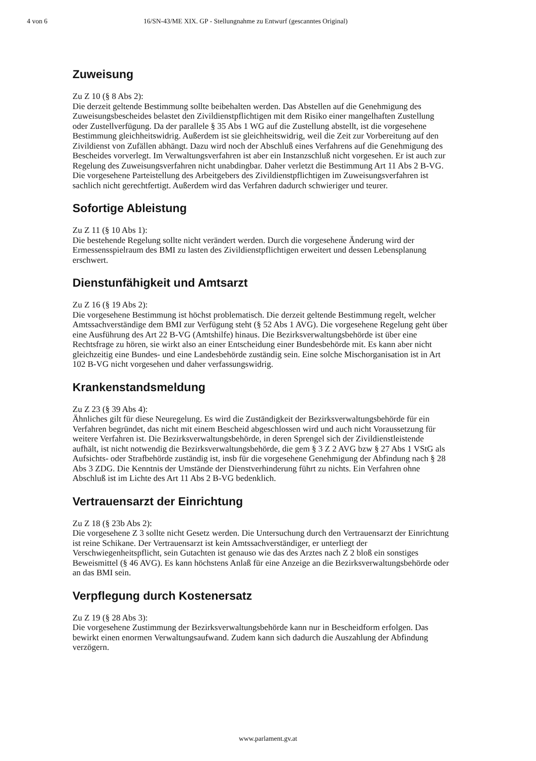4 von 6 16/SN-43/ME XIX. GP - Stellungnahme zu Entwurf (gescanntes Original)
Zuweisung
Zu Z 10 (§ 8 Abs 2):
Die derzeit geltende Bestimmung sollte beibehalten werden. Das Abstellen auf die Genehmigung des Zuweisungsbescheides belastet den Zivildienstpflichtigen mit dem Risiko einer mangelhaften Zustellung oder Zustellverfügung. Da der parallele § 35 Abs 1 WG auf die Zustellung abstellt, ist die vorgesehene Bestimmung gleichheitswidrig. Außerdem ist sie gleichheitswidrig, weil die Zeit zur Vorbereitung auf den Zivildienst von Zufällen abhängt. Dazu wird noch der Abschluß eines Verfahrens auf die Genehmigung des Bescheides vorverlegt. Im Verwaltungsverfahren ist aber ein Instanzschluß nicht vorgesehen. Er ist auch zur Regelung des Zuweisungsverfahren nicht unabdingbar. Daher verletzt die Bestimmung Art 11 Abs 2 B-VG.
Die vorgesehene Parteistellung des Arbeitgebers des Zivildienstpflichtigen im Zuweisungsverfahren ist sachlich nicht gerechtfertigt. Außerdem wird das Verfahren dadurch schwieriger und teurer.
Sofortige Ableistung
Zu Z 11 (§ 10 Abs 1):
Die bestehende Regelung sollte nicht verändert werden. Durch die vorgesehene Änderung wird der Ermessensspielraum des BMI zu lasten des Zivildienstpflichtigen erweitert und dessen Lebensplanung erschwert.
Dienstunfähigkeit und Amtsarzt
Zu Z 16 (§ 19 Abs 2):
Die vorgesehene Bestimmung ist höchst problematisch. Die derzeit geltende Bestimmung regelt, welcher Amtssachverständige dem BMI zur Verfügung steht (§ 52 Abs 1 AVG). Die vorgesehene Regelung geht über eine Ausführung des Art 22 B-VG (Amtshilfe) hinaus. Die Bezirksverwaltungsbehörde ist über eine Rechtsfrage zu hören, sie wirkt also an einer Entscheidung einer Bundesbehörde mit. Es kann aber nicht gleichzeitig eine Bundes- und eine Landesbehörde zuständig sein. Eine solche Mischorganisation ist in Art 102 B-VG nicht vorgesehen und daher verfassungswidrig.
Krankenstandsmeldung
Zu Z 23 (§ 39 Abs 4):
Ähnliches gilt für diese Neuregelung. Es wird die Zuständigkeit der Bezirksverwaltungsbehörde für ein Verfahren begründet, das nicht mit einem Bescheid abgeschlossen wird und auch nicht Voraussetzung für weitere Verfahren ist. Die Bezirksverwaltungsbehörde, in deren Sprengel sich der Zivildienstleistende aufhält, ist nicht notwendig die Bezirksverwaltungsbehörde, die gem § 3 Z 2 AVG bzw § 27 Abs 1 VStG als Aufsichts- oder Strafbehörde zuständig ist, insb für die vorgesehene Genehmigung der Abfindung nach § 28 Abs 3 ZDG. Die Kenntnis der Umstände der Dienstverhinderung führt zu nichts. Ein Verfahren ohne Abschluß ist im Lichte des Art 11 Abs 2 B-VG bedenklich.
Vertrauensarzt der Einrichtung
Zu Z 18 (§ 23b Abs 2):
Die vorgesehene Z 3 sollte nicht Gesetz werden. Die Untersuchung durch den Vertrauensarzt der Einrichtung ist reine Schikane. Der Vertrauensarzt ist kein Amtssachverständiger, er unterliegt der Verschwiegenheitspflicht, sein Gutachten ist genauso wie das des Arztes nach Z 2 bloß ein sonstiges Beweismittel (§ 46 AVG). Es kann höchstens Anlaß für eine Anzeige an die Bezirksverwaltungsbehörde oder an das BMI sein.
Verpflegung durch Kostenersatz
Zu Z 19 (§ 28 Abs 3):
Die vorgesehene Zustimmung der Bezirksverwaltungsbehörde kann nur in Bescheidform erfolgen. Das bewirkt einen enormen Verwaltungsaufwand. Zudem kann sich dadurch die Auszahlung der Abfindung verzögern.
www.parlament.gv.at